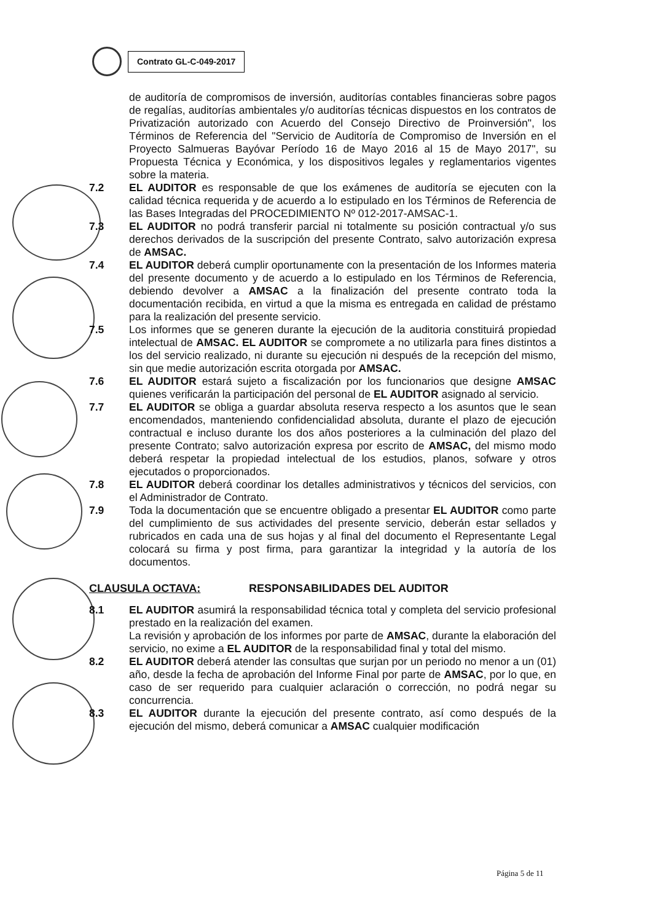Contrato GL-C-049-2017
de auditoría de compromisos de inversión, auditorías contables financieras sobre pagos de regalías, auditorías ambientales y/o auditorías técnicas dispuestos en los contratos de Privatización autorizado con Acuerdo del Consejo Directivo de Proinversión", los Términos de Referencia del "Servicio de Auditoría de Compromiso de Inversión en el Proyecto Salmueras Bayóvar Período 16 de Mayo 2016 al 15 de Mayo 2017", su Propuesta Técnica y Económica, y los dispositivos legales y reglamentarios vigentes sobre la materia.
7.2 EL AUDITOR es responsable de que los exámenes de auditoría se ejecuten con la calidad técnica requerida y de acuerdo a lo estipulado en los Términos de Referencia de las Bases Integradas del PROCEDIMIENTO Nº 012-2017-AMSAC-1.
7.3 EL AUDITOR no podrá transferir parcial ni totalmente su posición contractual y/o sus derechos derivados de la suscripción del presente Contrato, salvo autorización expresa de AMSAC.
7.4 EL AUDITOR deberá cumplir oportunamente con la presentación de los Informes materia del presente documento y de acuerdo a lo estipulado en los Términos de Referencia, debiendo devolver a AMSAC a la finalización del presente contrato toda la documentación recibida, en virtud a que la misma es entregada en calidad de préstamo para la realización del presente servicio.
7.5 Los informes que se generen durante la ejecución de la auditoria constituirá propiedad intelectual de AMSAC. EL AUDITOR se compromete a no utilizarla para fines distintos a los del servicio realizado, ni durante su ejecución ni después de la recepción del mismo, sin que medie autorización escrita otorgada por AMSAC.
7.6 EL AUDITOR estará sujeto a fiscalización por los funcionarios que designe AMSAC quienes verificarán la participación del personal de EL AUDITOR asignado al servicio.
7.7 EL AUDITOR se obliga a guardar absoluta reserva respecto a los asuntos que le sean encomendados, manteniendo confidencialidad absoluta, durante el plazo de ejecución contractual e incluso durante los dos años posteriores a la culminación del plazo del presente Contrato; salvo autorización expresa por escrito de AMSAC, del mismo modo deberá respetar la propiedad intelectual de los estudios, planos, sofware y otros ejecutados o proporcionados.
7.8 EL AUDITOR deberá coordinar los detalles administrativos y técnicos del servicios, con el Administrador de Contrato.
7.9 Toda la documentación que se encuentre obligado a presentar EL AUDITOR como parte del cumplimiento de sus actividades del presente servicio, deberán estar sellados y rubricados en cada una de sus hojas y al final del documento el Representante Legal colocará su firma y post firma, para garantizar la integridad y la autoría de los documentos.
CLAUSULA OCTAVA: RESPONSABILIDADES DEL AUDITOR
8.1 EL AUDITOR asumirá la responsabilidad técnica total y completa del servicio profesional prestado en la realización del examen.
La revisión y aprobación de los informes por parte de AMSAC, durante la elaboración del servicio, no exime a EL AUDITOR de la responsabilidad final y total del mismo.
8.2 EL AUDITOR deberá atender las consultas que surjan por un periodo no menor a un (01) año, desde la fecha de aprobación del Informe Final por parte de AMSAC, por lo que, en caso de ser requerido para cualquier aclaración o corrección, no podrá negar su concurrencia.
8.3 EL AUDITOR durante la ejecución del presente contrato, así como después de la ejecución del mismo, deberá comunicar a AMSAC cualquier modificación
Página 5 de 11